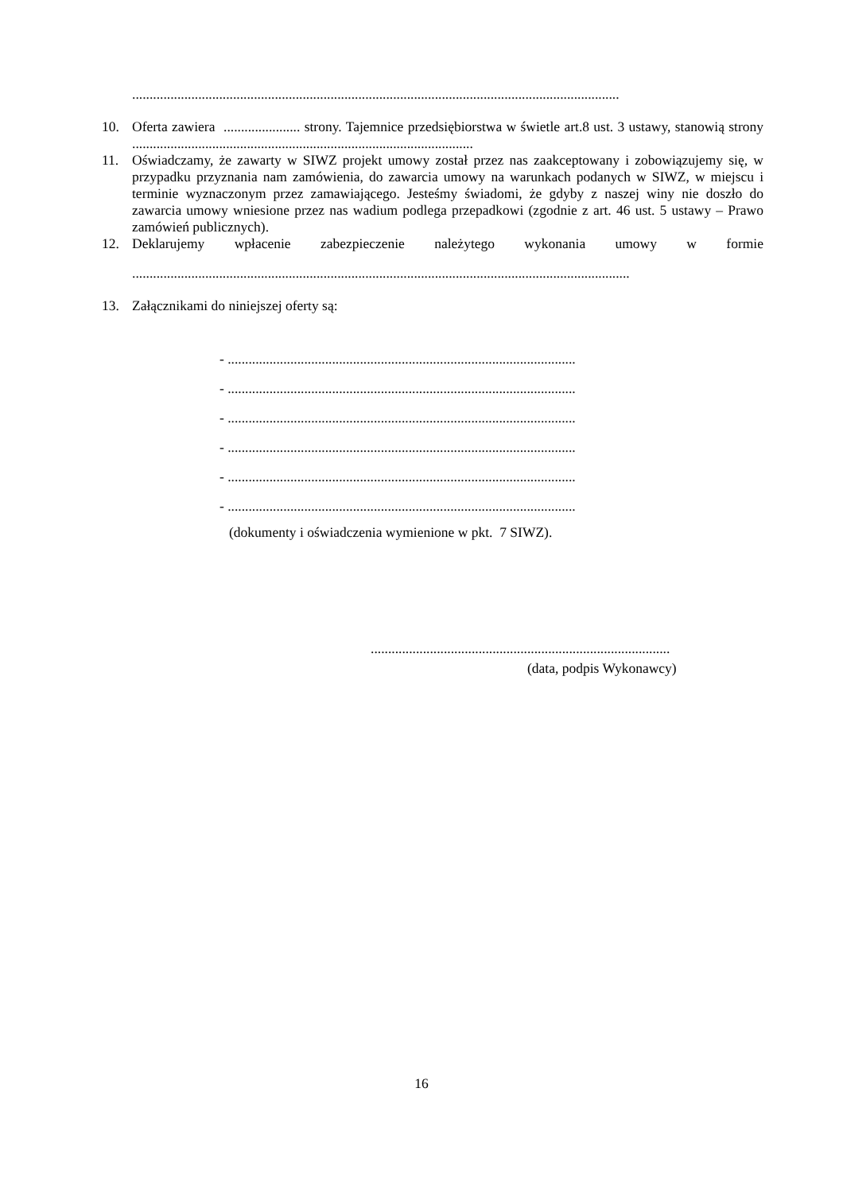............................................................................................................................................
10. Oferta zawiera ...................... strony. Tajemnice przedsiębiorstwa w świetle art.8 ust. 3 ustawy, stanowią strony ..................................................................................................
11. Oświadczamy, że zawarty w SIWZ projekt umowy został przez nas zaakceptowany i zobowiązujemy się, w przypadku przyznania nam zamówienia, do zawarcia umowy na warunkach podanych w SIWZ, w miejscu i terminie wyznaczonym przez zamawiającego. Jesteśmy świadomi, że gdyby z naszej winy nie doszło do zawarcia umowy wniesione przez nas wadium podlega przepadkowi (zgodnie z art. 46 ust. 5 ustawy – Prawo zamówień publicznych).
12. Deklarujemy wpłacenie zabezpieczenie należytego wykonania umowy w formie
...............................................................................................................................................
13. Załącznikami do niniejszej oferty są:
- ....................................................................................................
- ....................................................................................................
- ....................................................................................................
- ....................................................................................................
- ....................................................................................................
- ....................................................................................................
(dokumenty i oświadczenia wymienione w pkt. 7 SIWZ).
......................................................................................
(data, podpis Wykonawcy)
16